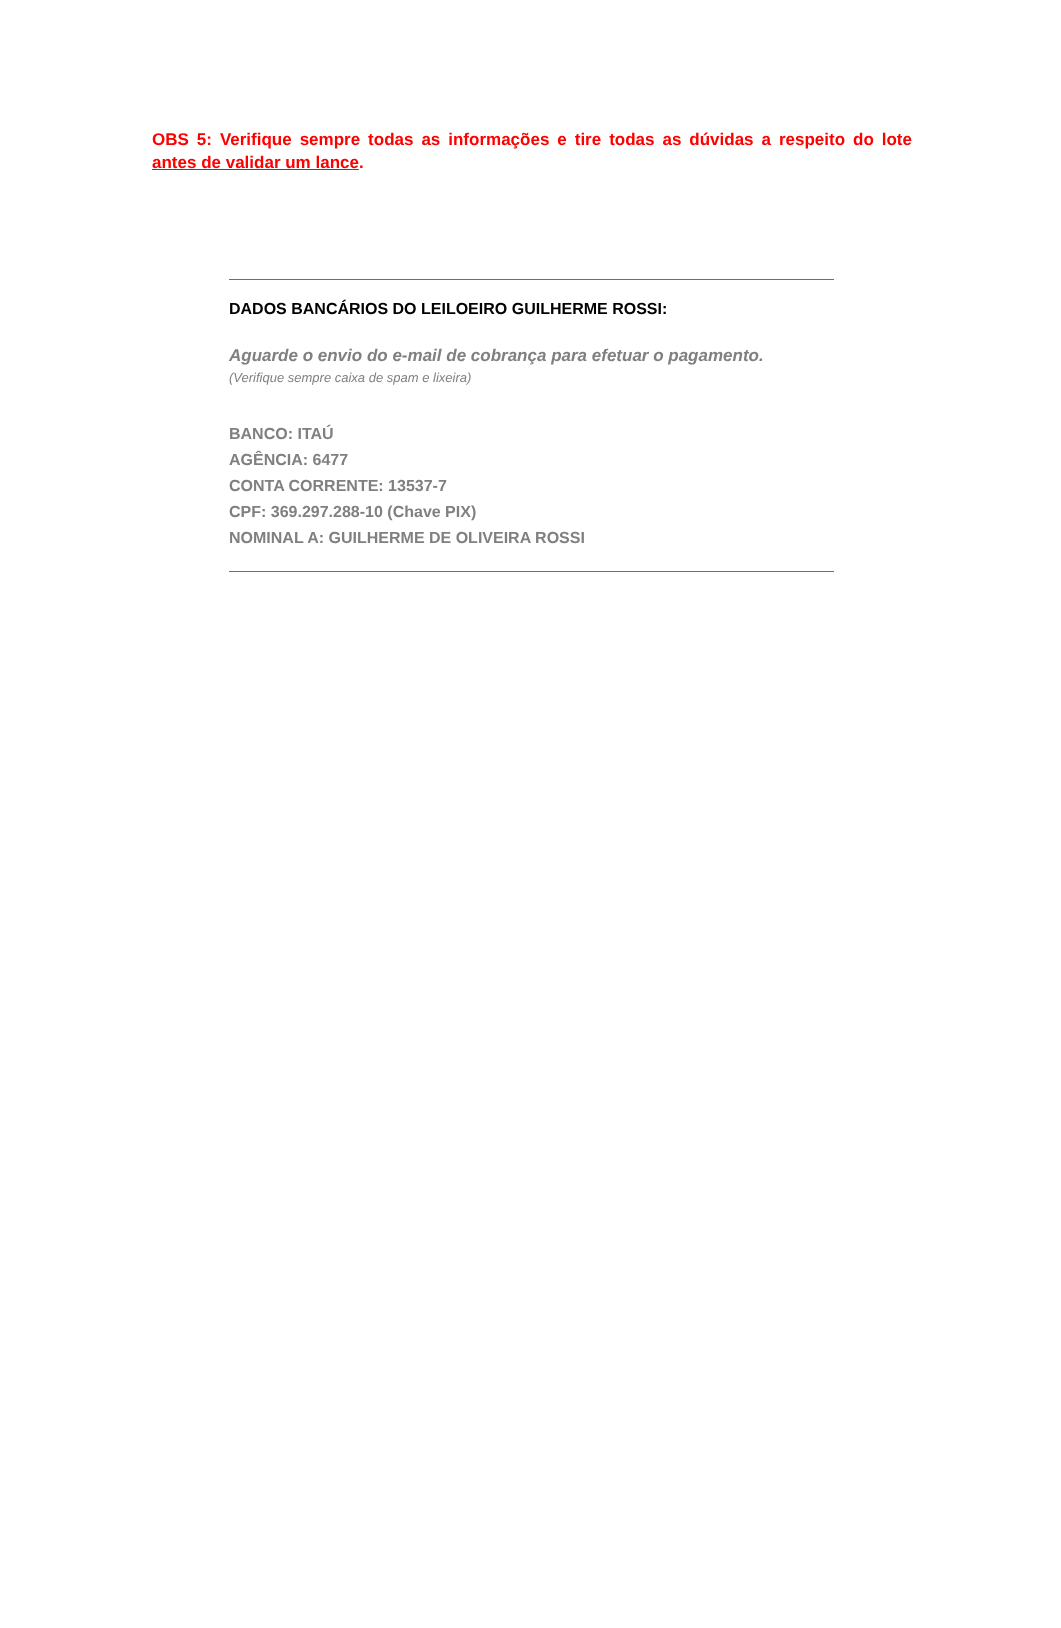OBS 5: Verifique sempre todas as informações e tire todas as dúvidas a respeito do lote antes de validar um lance.
DADOS BANCÁRIOS DO LEILOEIRO GUILHERME ROSSI:
Aguarde o envio do e-mail de cobrança para efetuar o pagamento.
(Verifique sempre caixa de spam e lixeira)
BANCO: ITAÚ
AGÊNCIA: 6477
CONTA CORRENTE: 13537-7
CPF: 369.297.288-10 (Chave PIX)
NOMINAL A: GUILHERME DE OLIVEIRA ROSSI